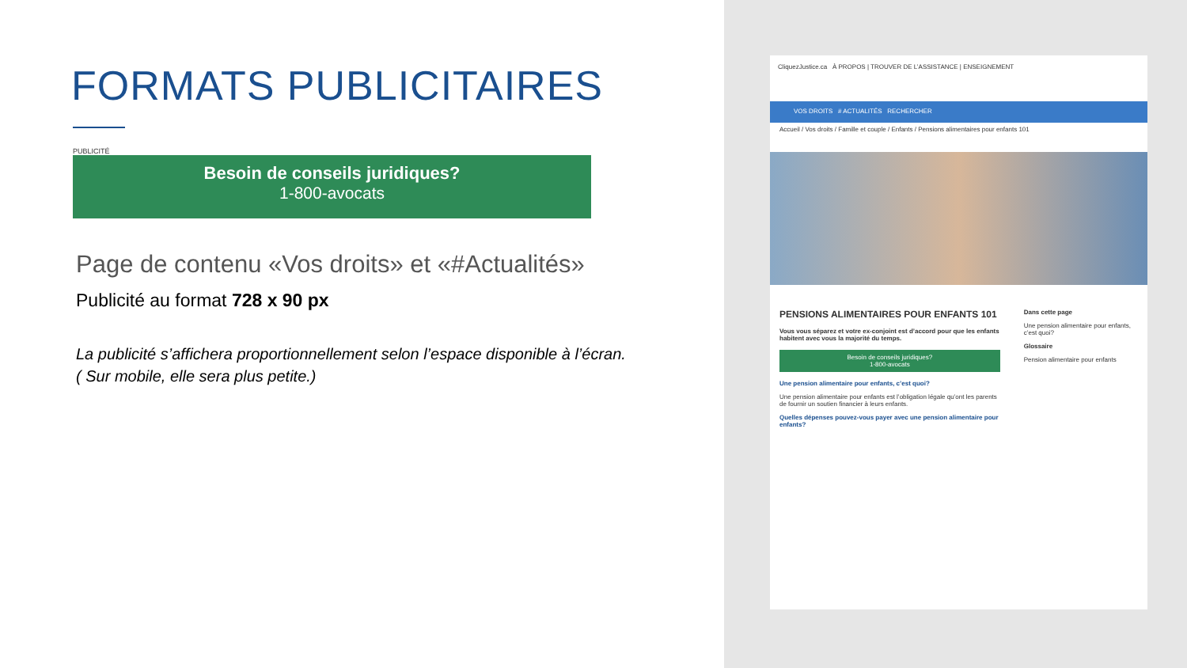FORMATS PUBLICITAIRES
PUBLICITÉ
Besoin de conseils juridiques?
1-800-avocats
Page de contenu «Vos droits» et «#Actualités»
Publicité au format 728 x 90 px
La publicité s’affichera proportionnellement selon l’espace disponible à l’écran.
( Sur mobile, elle sera plus petite.)
CliquezJustice.ca À PROPOS | TROUVER DE L’ASSISTANCE | ENSEIGNEMENT
VOS DROITS # ACTUALITÉS RECHERCHER
Accueil / Vos droits / Famille et couple / Enfants / Pensions alimentaires pour enfants 101
PENSIONS ALIMENTAIRES POUR ENFANTS 101
Vous vous séparez et votre ex-conjoint est d’accord pour que les enfants habitent avec vous la majorité du temps.
Besoin de conseils juridiques?
1-800-avocats
Une pension alimentaire pour enfants, c’est quoi?
Une pension alimentaire pour enfants est l’obligation légale qu’ont les parents de fournir un soutien financier à leurs enfants.
Quelles dépenses pouvez-vous payer avec une pension alimentaire pour enfants?
Dans cette page
Une pension alimentaire pour enfants, c’est quoi?
Glossaire
Pension alimentaire pour enfants